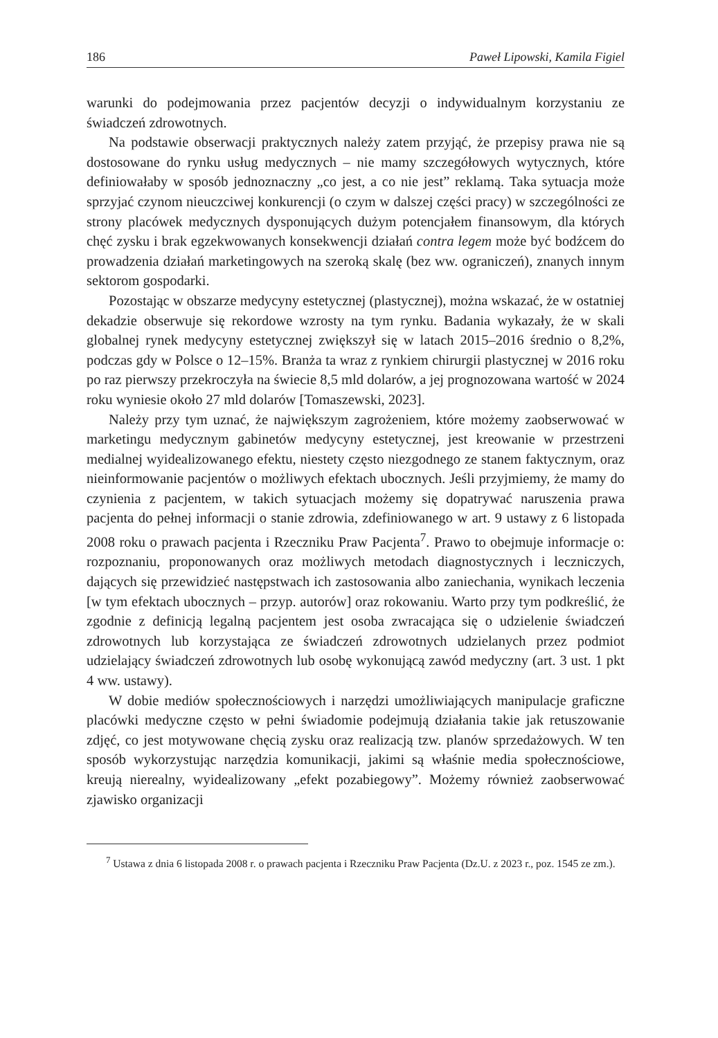186 Paweł Lipowski, Kamila Figiel
warunki do podejmowania przez pacjentów decyzji o indywidualnym korzystaniu ze świadczeń zdrowotnych.
Na podstawie obserwacji praktycznych należy zatem przyjąć, że przepisy prawa nie są dostosowane do rynku usług medycznych – nie mamy szczegółowych wytycznych, które definiowałaby w sposób jednoznaczny „co jest, a co nie jest” reklamą. Taka sytuacja może sprzyjać czynom nieuczciwej konkurencji (o czym w dalszej części pracy) w szczególności ze strony placówek medycznych dysponujących dużym potencjałem finansowym, dla których chęć zysku i brak egzekwowanych konsekwencji działań contra legem może być bodźcem do prowadzenia działań marketingowych na szeroką skalę (bez ww. ograniczeń), znanych innym sektorom gospodarki.
Pozostając w obszarze medycyny estetycznej (plastycznej), można wskazać, że w ostatniej dekadzie obserwuje się rekordowe wzrosty na tym rynku. Badania wykazały, że w skali globalnej rynek medycyny estetycznej zwiększył się w latach 2015–2016 średnio o 8,2%, podczas gdy w Polsce o 12–15%. Branża ta wraz z rynkiem chirurgii plastycznej w 2016 roku po raz pierwszy przekroczyła na świecie 8,5 mld dolarów, a jej prognozowana wartość w 2024 roku wyniesie około 27 mld dolarów [Tomaszewski, 2023].
Należy przy tym uznać, że największym zagrożeniem, które możemy zaobserwować w marketingu medycznym gabinetów medycyny estetycznej, jest kreowanie w przestrzeni medialnej wyidealizowanego efektu, niestety często niezgodnego ze stanem faktycznym, oraz nieinformowanie pacjentów o możliwych efektach ubocznych. Jeśli przyjmiemy, że mamy do czynienia z pacjentem, w takich sytuacjach możemy się dopatrywać naruszenia prawa pacjenta do pełnej informacji o stanie zdrowia, zdefiniowanego w art. 9 ustawy z 6 listopada 2008 roku o prawach pacjenta i Rzeczniku Praw Pacjenta<sup>7</sup>. Prawo to obejmuje informacje o: rozpoznaniu, proponowanych oraz możliwych metodach diagnostycznych i leczniczych, dających się przewidzieć następstwach ich zastosowania albo zaniechania, wynikach leczenia [w tym efektach ubocznych – przyp. autorów] oraz rokowaniu. Warto przy tym podkreślić, że zgodnie z definicją legalną pacjentem jest osoba zwracająca się o udzielenie świadczeń zdrowotnych lub korzystająca ze świadczeń zdrowotnych udzielanych przez podmiot udzielający świadczeń zdrowotnych lub osobę wykonującą zawód medyczny (art. 3 ust. 1 pkt 4 ww. ustawy).
W dobie mediów społecznościowych i narzędzi umożliwiających manipulacje graficzne placówki medyczne często w pełni świadomie podejmują działania takie jak retuszowanie zdjęć, co jest motywowane chęcią zysku oraz realizacją tzw. planów sprzedażowych. W ten sposób wykorzystując narzędzia komunikacji, jakimi są właśnie media społecznościowe, kreują nierealny, wyidealizowany „efekt pozabiegowy”. Możemy również zaobserwować zjawisko organizacji
<sup>7</sup> Ustawa z dnia 6 listopada 2008 r. o prawach pacjenta i Rzeczniku Praw Pacjenta (Dz.U. z 2023 r., poz. 1545 ze zm.).